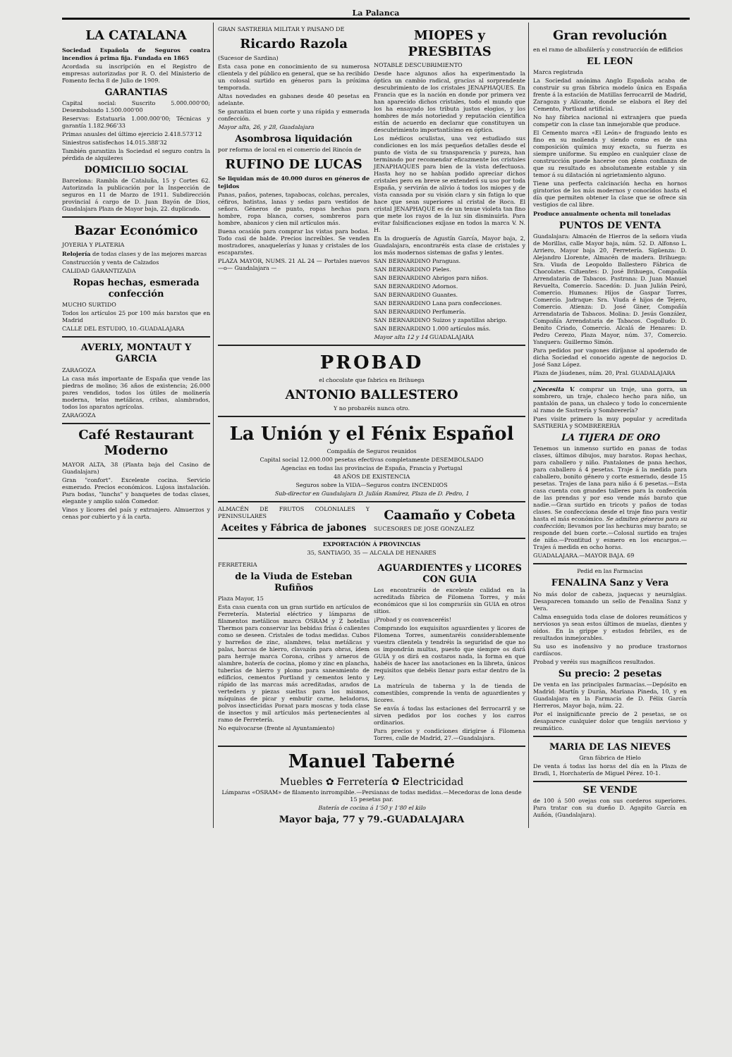La Palanca
LA CATALANA
Sociedad Española de Seguros contra incendios á prima fija. Fundada en 1865
Acordada su inscripción en el Registro de empresas autorizadas por R. O. del Ministerio de Fomento fecha 8 de Julio de 1909.
GARANTIAS
Capital social: Suscrito 5.000.000'00; Desembolsado 1.500.000'00
Reservas: Estatuaria 1.000.000'00; Técnicas y garantía 1.182.966'33
Primas anuales del último ejercicio 2.418.573'12
Siniestros satisfechos 14.015.388'32
También garantiza la Sociedad el seguro contra la pérdida de alquileres
DOMICILIO SOCIAL
Barcelona: Rambla de Cataluña, 15 y Cortes 62. Autorizada la publicación por la Inspección de seguros en 11 de Marzo de 1911. Subdirección provincial á cargo de D. Juan Bayón de Dios, Guadalajara Plaza de Mayor baja, 22. duplicado.
Bazar Económico
JOYERIA Y PLATERIA
Relojería de todas clases y de las mejores marcas
Construcción y venta de Calzados
CALIDAD GARANTIZADA
Ropas hechas, esmerada confección
MUCHO SURTIDO
Todos los artículos 25 por 100 más baratos que en Madrid
CALLE DEL ESTUDIO, 10.-GUADALAJARA
AVERLY, MONTAUT Y GARCIA
ZARAGOZA
La casa más importante de España que vende las piedras de molino; 36 años de existencia; 26.000 pares vendidos, todos los útiles de molinería moderna, telas metálicas, cribas, alambrados, todos los aparatos agrícolas.
ZARAGOZA
Café Restaurant Moderno
MAYOR ALTA, 38 (Planta baja del Casino de Guadalajara)
Gran "confort". Excelente cocina. Servicio esmerado. Precios económicos. Lujosa instalación. Para bodas, "lunchs" y banquetes de todas clases, elegante y amplio salón Comedor.
Vinos y licores del país y extranjero. Almuerzos y cenas por cubierto y á la carta.
GRAN SASTRERIA MILITAR Y PAISANO DE
Ricardo Razola
(Sucesor de Sardina)
Esta casa pone en conocimiento de su numerosa clientela y del público en general, que se ha recibido un colosal surtido en géneros para la próxima temporada.
Altas novedades en gabanes desde 40 pesetas en adelante.
Se garantiza el buen corte y una rápida y esmerada confección.
Mayor alta, 26, y 28, Guadalajara
Asombrosa liquidación
por reforma de local en el comercio del Rincón de
RUFINO DE LUCAS
Se liquidan más de 40.000 duros en géneros de tejidos
Panas, paños, patenes, tapabocas, colchas, percales, céfiros, batistas, lanas y sedas para vestidos de señora. Géneros de punto, ropas hechas para hombre, ropa blanca, corses, sombreros para hombre, abanicos y cien mil artículos más.
Buena ocasión para comprar las vistas para bodas. Todo casi de balde. Precios increíbles. Se venden mostradores, anaquelerías y lunas y cristales de los escaparates.
PLAZA MAYOR, NUMS. 21 AL 24 — Portales nuevos —o— Guadalajara —
MIOPES y PRESBITAS
NOTABLE DESCUBRIMIENTO
Desde hace algunos años ha experimentado la óptica un cambio radical, gracias al sorprendente descubrimiento de los cristales JENAPHAQUES. En Francia que es la nación en donde por primera vez han aparecido dichos cristales, todo el mundo que los ha ensayado los tributa justos elogios, y los hombres de más notoriedad y reputación científica están de acuerdo en declarar que constituyen un descubrimiento importantísimo en óptica.
Los médicos oculistas, una vez estudiado sus condiciones en los más pequeños detalles desde el punto de vista de su transparencia y pureza, han terminado por recomendar eficazmente los cristales JENAPHAQUES para bien de la vista defectuosa. Hasta hoy no se habían podido apreciar dichos cristales pero en breve se extenderá su uso por toda España, y servirán de alivio á todos los miopes y de vista cansada por su visión clara y sin fatiga lo que hace que sean superiores al cristal de Roca. El cristal JENAPHAQUE es de un tenue violeta tan fino que mete los rayos de la luz sin disminuirla. Para evitar falsificaciones exíjase en todos la marca V. N. H.
En la droguería de Agustín García, Mayor baja, 2, Guadalajara, encontraréis esta clase de cristales y los más modernos sistemas de gafas y lentes.
SAN BERNARDINO Paraguas.
SAN BERNARDINO Pieles.
SAN BERNARDINO Abrigos para niños.
SAN BERNARDINO Adornos.
SAN BERNARDINO Guantes.
SAN BERNARDINO Lana para confecciones.
SAN BERNARDINO Perfumería.
SAN BERNARDINO Suizos y zapatillas abrigo.
SAN BERNARDINO 1.000 artículos más.
Mayor alta 12 y 14 GUADALAJARA
PROBAD
el chocolate que fabrica en Brihuega
ANTONIO BALLESTERO
Y no probaréis nunca otro.
La Unión y el Fénix Español
Compañía de Seguros reunidos
Capital social 12.000.000 pesetas efectivas completamente DESEMBOLSADO
Agencias en todas las provincias de España, Francia y Portugal
48 AÑOS DE EXISTENCIA
Seguros sobre la VIDA—Seguros contra INCENDIOS
Sub-director en Guadalajara D. Julián Ramírez, Plaza de D. Pedro, 1
ALMACÉN DE FRUTOS COLONIALES Y PENINSULARES
Aceites y Fábrica de jabones
Caamaño y Cobeta
SUCESORES DE JOSE GONZALEZ
EXPORTACIÓN Á PROVINCIAS
35, SANTIAGO, 35 — ALCALA DE HENARES
FERRETERIA
de la Viuda de Esteban Rufiños
Plaza Mayor, 15
Esta casa cuenta con un gran surtido en artículos de Ferretería. Material eléctrico y lámparas de filamentos metálicos marca OSRAM y Z botellas Thermos para conservar las bebidas frías ó calientes como se deseen. Cristales de todas medidas. Cubos y barreños de zinc, alambres, telas metálicas y palas, horcas de hierro, clavazón para obras, ídem para herraje marca Corona, cribas y arneros de alambre, batería de cocina, plomo y zinc en plancha, tuberías de hierro y plomo para saneamiento de edificios, cementos Portland y cementos lento y rápido de las marcas más acreditadas, arados de vertedera y piezas sueltas para los mismos, máquinas de picar y embutir carne, heladoras, polvos insecticidas Poraat para moscas y toda clase de insectos y mil artículos más pertenecientes al ramo de Ferretería.
No equivocarse (frente al Ayuntamiento)
AGUARDIENTES y LICORES CON GUIA
Los encontraréis de excelente calidad en la acreditada fábrica de Filomena Torres, y más económicos que si los compraráis sin GUIA en otros sitios.
¡Probad y os convenceréis!
Comprando los exquisitos aguardientes y licores de Filomena Torres, aumentaréis considerablemente vuestra clientela y tendréis la seguridad de que no os impondrán multas, puesto que siempre os dará GUIA y os dirá en costaros nada, la forma en que habéis de hacer las anotaciones en la libreta, únicos requisitos que debéis llenar para estar dentro de la Ley.
La matrícula de taberna y la de tienda de comestibles, comprende la venta de aguardientes y licores.
Se envía á todas las estaciones del ferrocarril y se sirven pedidos por los coches y los carros ordinarios.
Para precios y condiciones dirigirse á Filomena Torres, calle de Madrid, 27.—Guadalajara.
Manuel Taberné
Muebles ✿ Ferretería ✿ Electricidad
Lámparas «OSRAM» de filamento inrrompible.—Persianas de todas medidas.—Mecedoras de lona desde 15 pesetas par.
Batería de cocina á 1'50 y 1'80 el kilo
Mayor baja, 77 y 79.-GUADALAJARA
Gran revolución
en el ramo de albañilería y construcción de edificios
EL LEON
Marca registrada
La Sociedad anónima Anglo Española acaba de construir su gran fábrica modelo única en España frente á la estación de Matillas ferrocarril de Madrid, Zaragoza y Alicante, donde se elabora el Rey del Cemento, Portland artificial.
No hay fábrica nacional ni extranjera que pueda competir con la clase tan inmejorable que produce.
El Cemento marca «El León» de fraguado lento es fino en su molienda y siendo como es de una composición química muy exacta, su fuerza es siempre uniforme. Su empleo en cualquier clase de construcción puede hacerse con plena confianza de que su resultado es absolutamente estable y sin temor á su dilatación ni agrietamiento alguno.
Tiene una perfecta calcinación hecha en hornos giratorios de los más modernos y conocidos hasta el día que permiten obtener la clase que se ofrece sin vestigios de cal libre.
Produce anualmente ochenta mil toneladas
PUNTOS DE VENTA
Guadalajara: Almacén de Hierros de la señora viuda de Morillas, calle Mayor baja, núm. 52. D. Alfonso L. Arriero, Mayor baja 20, Ferretería. Sigüenza: D. Alejandro Llorente, Almacén de madera. Brihuega: Sra. Viuda de Leopoldo Ballestero Fábrica de Chocolates. Cifuentes: D. José Brihuega, Compañía Arrendataria de Tabacos. Pastrana: D. Juan Manuel Revuelta, Comercio. Sacedón: D. Juan Julián Peiró, Comercio. Humanes: Hijos de Gaspar Torres, Comercio. Jadraque: Sra. Viuda é hijos de Tejero, Comercio. Atienza: D. José Giner, Compañía Arrendataria de Tabacos. Molina: D. Jesús González, Compañía Arrendataria de Tabacos. Cogolludo: D. Benito Criado, Comercio. Alcalá de Henares: D. Pedro Cerezo, Plaza Mayor, núm. 37, Comercio. Yanquera: Guillermo Simón.
Para pedidos por vagones diríjanse al apoderado de dicha Sociedad el conocido agente de negocios D. José Sanz López.
Plaza de Jáudenes, núm. 20, Pral. GUADALAJARA
¿Necesita V. comprar un traje, una gorra, un sombrero, un traje, chaleco hecho para niño, un pantalón de pana, un chaleco y todo lo concerniente al ramo de Sastrería y Sombrerería?
Pues visite primero la muy popular y acreditada SASTRERIA y SOMBRERERIA
LA TIJERA DE ORO
Tenemos un inmenso surtido en panas de todas clases, últimos dibujos, muy baratos. Ropas hechas, para caballero y niño. Pantalones de pana hechos, para caballero á 4 pesetas. Traje á la medida para caballero, bonito género y corte esmerado, desde 15 pesetas. Trajes de lana para niño á 6 pesetas.—Esta casa cuenta con grandes talleres para la confección de las prendas y por eso vende más barato que nadie.—Gran surtido en tricots y paños de todas clases. Se confecciona desde el traje fino para vestir hasta el más económico. Se admiten géneros para su confección; llevamos por las hechuras muy barato; se responde del buen corte.—Colosal surtido en trajes de niño.—Prontitud y esmero en los encargos.—Trajes á medida en ocho horas.
GUADALAJARA.—MAYOR BAJA. 69
Pedid en las Farmacias
FENALINA Sanz y Vera
No más dolor de cabeza, jaquecas y neuralgias. Desaparecen tomando un sello de Fenalina Sanz y Vera.
Calma enseguida toda clase de dolores reumáticos y nerviosos ya sean estos últimos de muelas, dientes y oídos. En la grippe y estados febriles, es de resultados inmejorables.
Su uso es inofensivo y no produce trastornos cardíacos.
Probad y veréis sus magníficos resultados.
Su precio: 2 pesetas
De venta en las principales farmacias.—Depósito en Madrid: Martín y Durán, Mariana Pineda, 10, y en Guadalajara en la Farmacia de D. Félix García Herreros, Mayor baja, núm. 22.
Por el insignificante precio de 2 pesetas, se os desaparece cualquier dolor que tengáis nervioso y reumático.
MARIA DE LAS NIEVES
Gran fábrica de Hielo
De venta á todas las horas del día en la Plaza de Bradi, 1, Horchatería de Miguel Pérez. 10-1.
SE VENDE
de 100 á 500 ovejas con sus corderos superiores. Para tratar con su dueño D. Agapito García en Auñón, (Guadalajara).